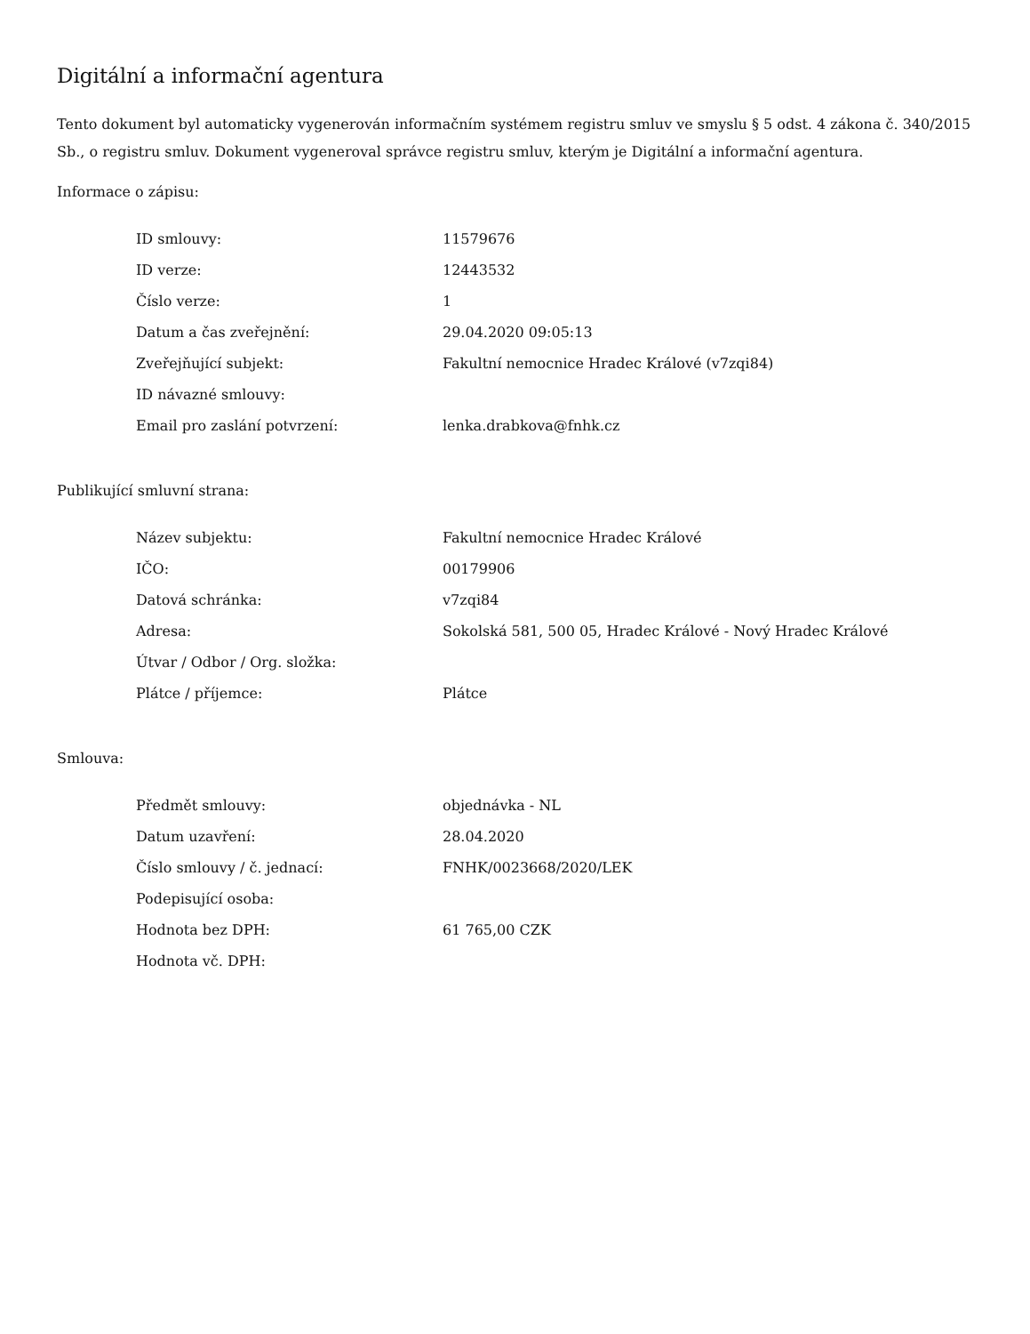Digitální a informační agentura
Tento dokument byl automaticky vygenerován informačním systémem registru smluv ve smyslu § 5 odst. 4 zákona č. 340/2015 Sb., o registru smluv. Dokument vygeneroval správce registru smluv, kterým je Digitální a informační agentura.
Informace o zápisu:
| ID smlouvy: | 11579676 |
| ID verze: | 12443532 |
| Číslo verze: | 1 |
| Datum a čas zveřejnění: | 29.04.2020 09:05:13 |
| Zveřejňující subjekt: | Fakultní nemocnice Hradec Králové (v7zqi84) |
| ID návazné smlouvy: | |
| Email pro zaslání potvrzení: | lenka.drabkova@fnhk.cz |
Publikující smluvní strana:
| Název subjektu: | Fakultní nemocnice Hradec Králové |
| IČO: | 00179906 |
| Datová schránka: | v7zqi84 |
| Adresa: | Sokolská 581, 500 05, Hradec Králové - Nový Hradec Králové |
| Útvar / Odbor / Org. složka: | |
| Plátce / příjemce: | Plátce |
Smlouva:
| Předmět smlouvy: | objednávka - NL |
| Datum uzavření: | 28.04.2020 |
| Číslo smlouvy / č. jednací: | FNHK/0023668/2020/LEK |
| Podepisující osoba: | |
| Hodnota bez DPH: | 61 765,00 CZK |
| Hodnota vč. DPH: | |